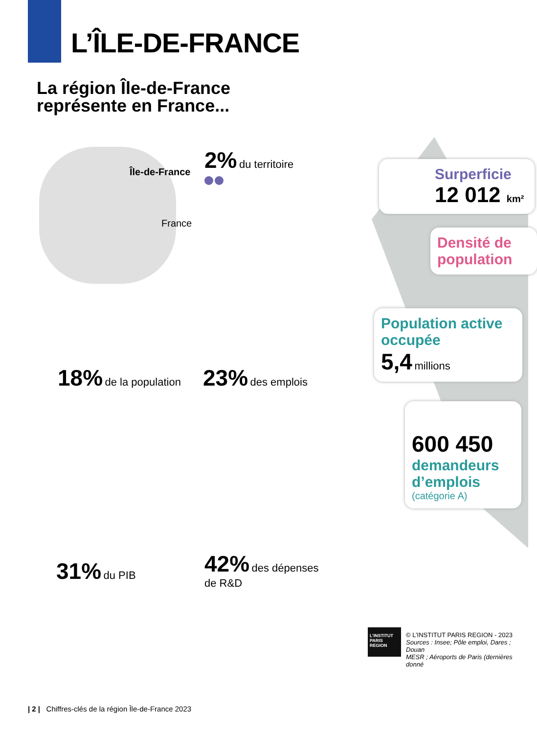L’ÎLE-DE-FRANCE
La région Île-de-France
représente en France...
Île-de-France
France
2% du territoire
18% de la population 23% des emplois
31% du PIB
42% des dépenses
de R&D
Surperficie
12 012 km²
Densité de population
Population active occupée
5,4 millions
600 450
demandeurs d’emplois
(catégorie A)
L’INSTITUT PARIS REGION
© L’INSTITUT PARIS REGION - 2023
Sources : Insee; Pôle emploi, Dares ; Douan
MESR ; Aéroports de Paris (dernières donné
| 2 | Chiffres-clés de la région Île-de-France 2023